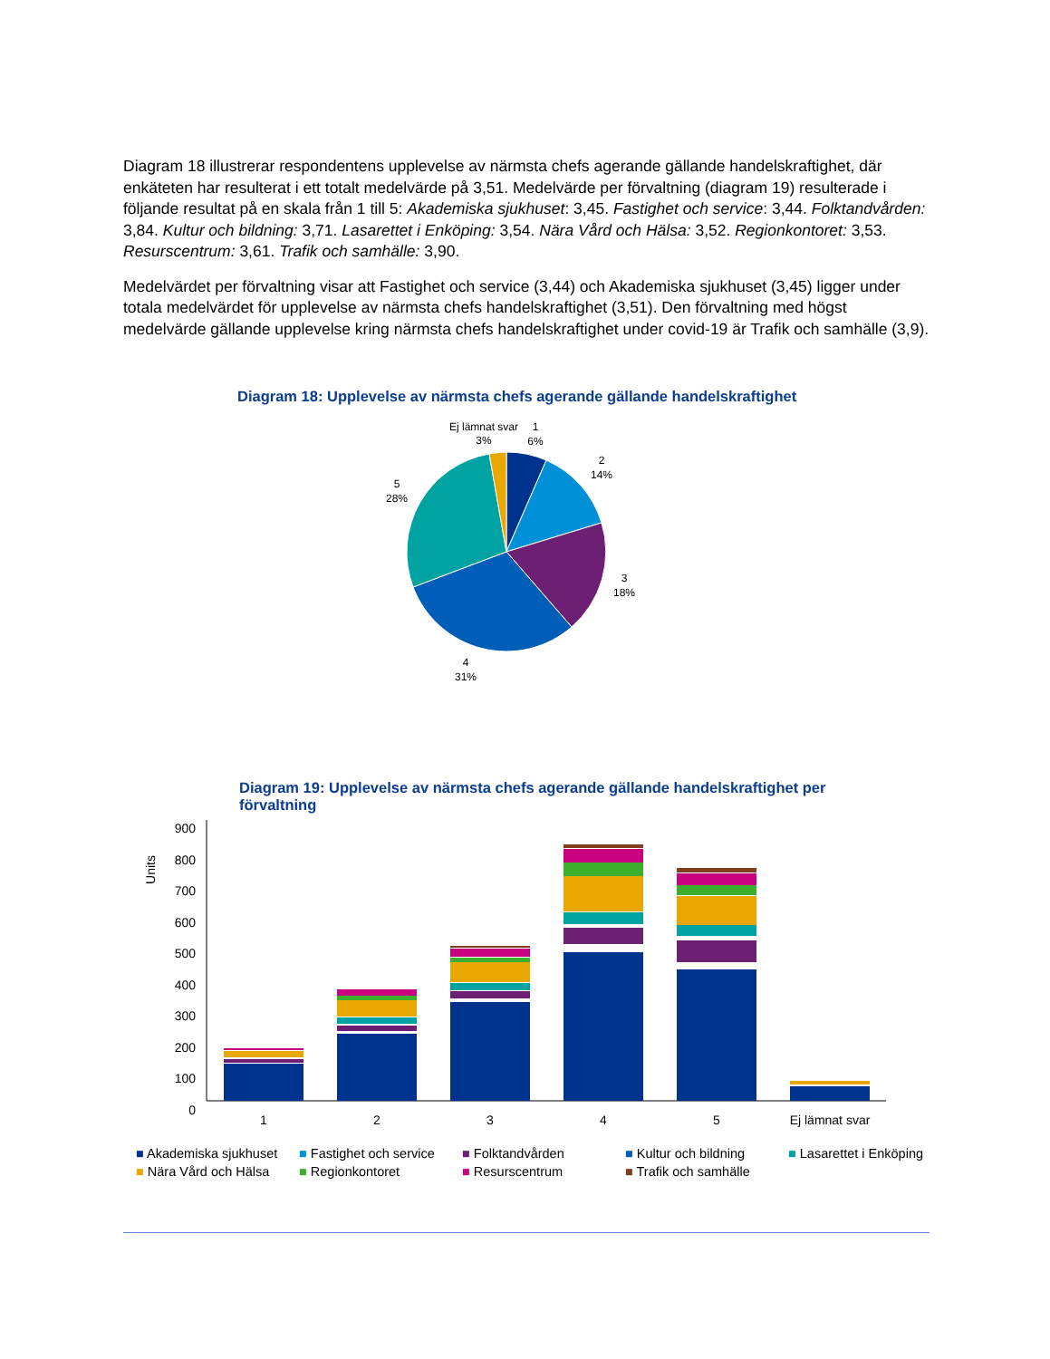Diagram 18 illustrerar respondentens upplevelse av närmsta chefs agerande gällande handelskraftighet, där enkäteten har resulterat i ett totalt medelvärde på 3,51. Medelvärde per förvaltning (diagram 19) resulterade i följande resultat på en skala från 1 till 5: Akademiska sjukhuset: 3,45. Fastighet och service: 3,44. Folktandvården: 3,84. Kultur och bildning: 3,71. Lasarettet i Enköping: 3,54. Nära Vård och Hälsa: 3,52. Regionkontoret: 3,53. Resurscentrum: 3,61. Trafik och samhälle: 3,90.
Medelvärdet per förvaltning visar att Fastighet och service (3,44) och Akademiska sjukhuset (3,45) ligger under totala medelvärdet för upplevelse av närmsta chefs handelskraftighet (3,51). Den förvaltning med högst medelvärde gällande upplevelse kring närmsta chefs handelskraftighet under covid-19 är Trafik och samhälle (3,9).
Diagram 18: Upplevelse av närmsta chefs agerande gällande handelskraftighet
Ej lämnat svar
3%
1
6%
2
14%
5
28%
3
18%
4
31%
Diagram 19: Upplevelse av närmsta chefs agerande gällande handelskraftighet per förvaltning
Units
0
100
200
300
400
500
600
700
800
900
1
2
3
4
5
Ej lämnat svar
■ Akademiska sjukhuset ■ Fastighet och service ■ Folktandvården ■ Kultur och bildning ■ Lasarettet i Enköping ■ Nära Vård och Hälsa ■ Regionkontoret ■ Resurscentrum ■ Trafik och samhälle